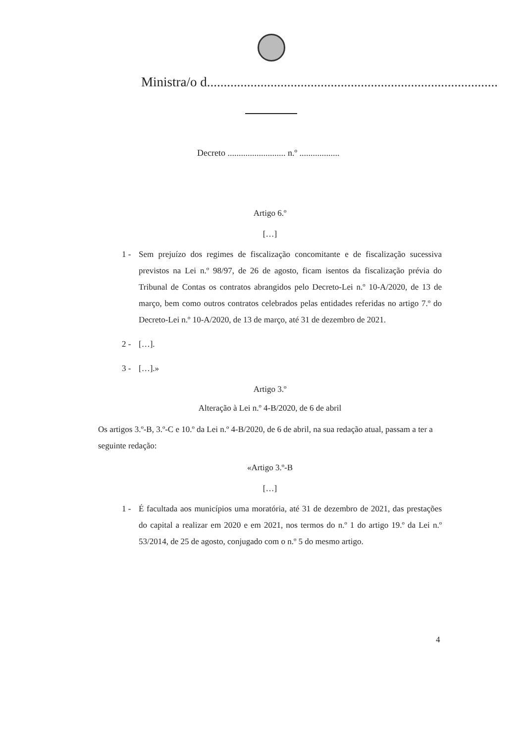Ministra/o d.......................................................................................
Decreto .......................... n.º ..................
Artigo 6.º
[…]
1 - Sem prejuízo dos regimes de fiscalização concomitante e de fiscalização sucessiva previstos na Lei n.º 98/97, de 26 de agosto, ficam isentos da fiscalização prévia do Tribunal de Contas os contratos abrangidos pelo Decreto-Lei n.º 10-A/2020, de 13 de março, bem como outros contratos celebrados pelas entidades referidas no artigo 7.º do Decreto-Lei n.º 10-A/2020, de 13 de março, até 31 de dezembro de 2021.
2 - […].
3 - […].»
Artigo 3.º
Alteração à Lei n.º 4-B/2020, de 6 de abril
Os artigos 3.º-B, 3.º-C e 10.º da Lei n.º 4-B/2020, de 6 de abril, na sua redação atual, passam a ter a seguinte redação:
«Artigo 3.º-B
[…]
1 - É facultada aos municípios uma moratória, até 31 de dezembro de 2021, das prestações do capital a realizar em 2020 e em 2021, nos termos do n.º 1 do artigo 19.º da Lei n.º 53/2014, de 25 de agosto, conjugado com o n.º 5 do mesmo artigo.
4